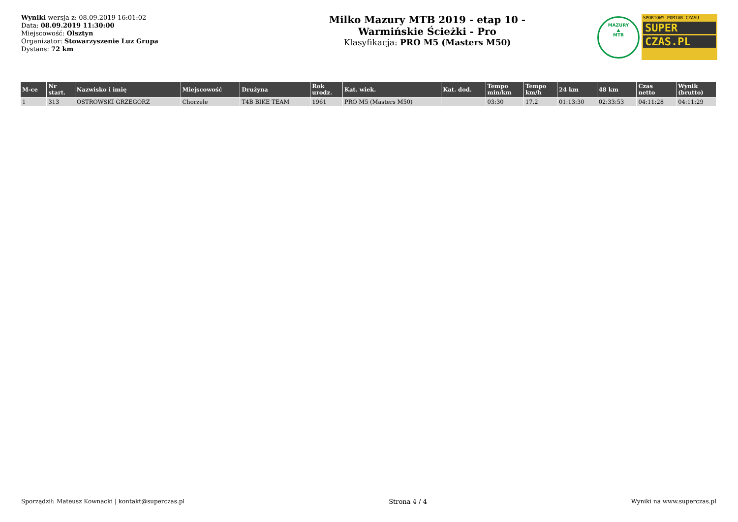Wyniki wersja z: 08.09.2019 16:01:02
Data: 08.09.2019 11:30:00
Miejscowość: Olsztyn
Organizator: Stowarzyszenie Luz Grupa
Dystans: 72 km
Milko Mazury MTB 2019 - etap 10 -
Warmińskie Ścieżki - Pro
Klasyfikacja: PRO M5 (Masters M50)
MAZURY
▲
MTB
SPORTOWY POMIAR CZASU
SUPER
CZAS.PL
| M-ce | Nr start. | Nazwisko i imię | Miejscowość | Drużyna | Rok urodz. | Kat. wiek. | Kat. dod. | Tempo min/km | Tempo km/h | 24 km | 48 km | Czas netto | Wynik (brutto) |
| --- | --- | --- | --- | --- | --- | --- | --- | --- | --- | --- | --- | --- | --- |
| 1 | 313 | OSTROWSKI GRZEGORZ | Chorzele | T4B BIKE TEAM | 1961 | PRO M5 (Masters M50) | | 03:30 | 17.2 | 01:13:30 | 02:33:53 | 04:11:28 | 04:11:29 |
Sporządził: Mateusz Kownacki | kontakt@superczas.pl Strona 4 / 4 Wyniki na www.superczas.pl